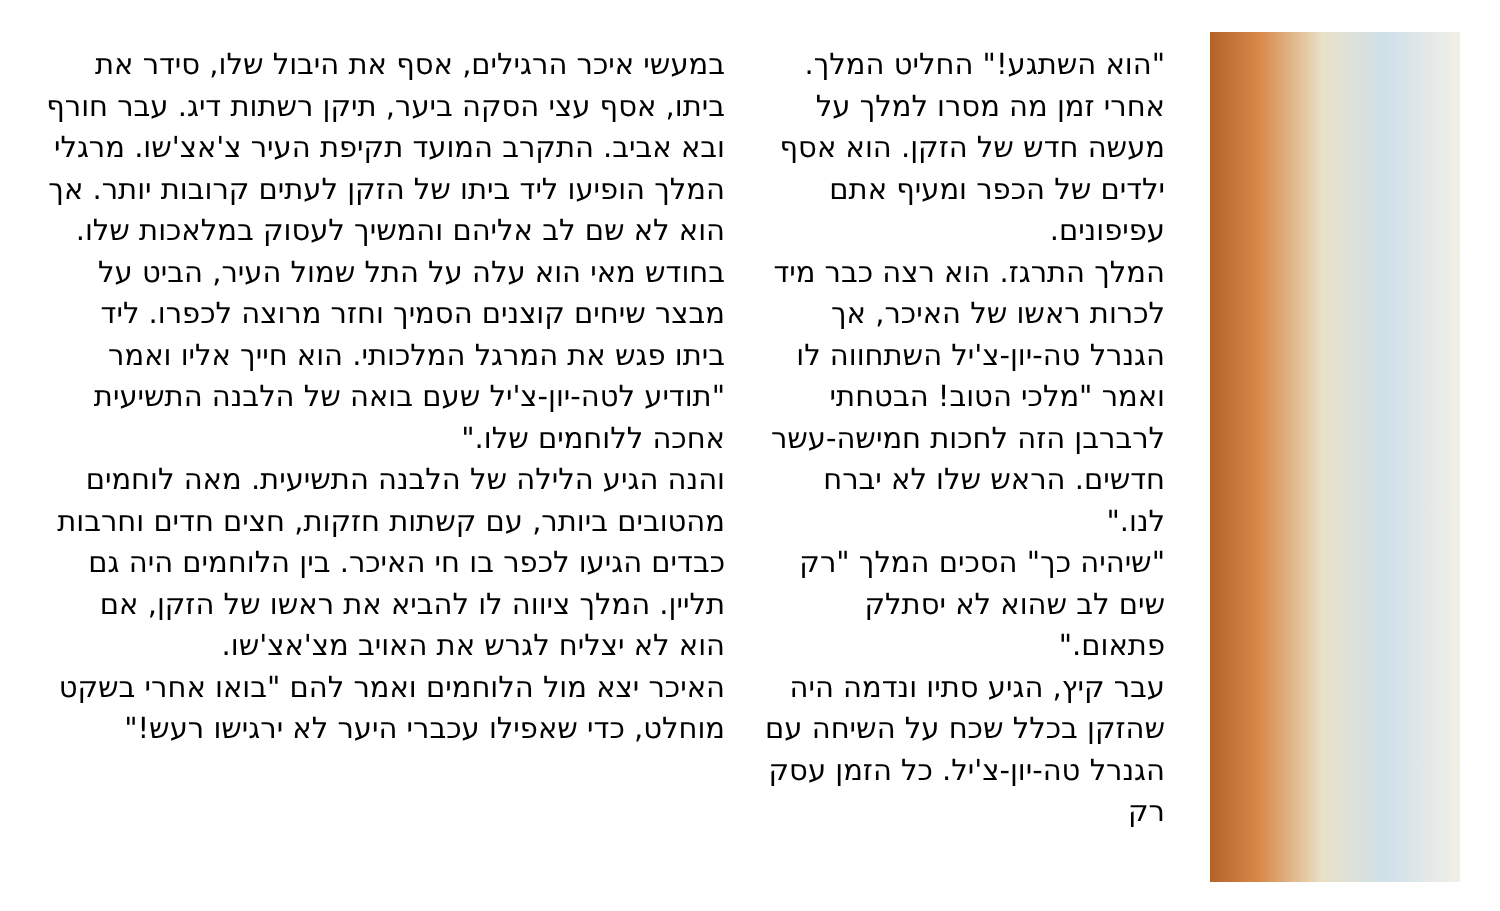"הוא השתגע!" החליט המלך.
אחרי זמן מה מסרו למלך על מעשה חדש של הזקן. הוא אסף ילדים של הכפר ומעיף אתם עפיפונים.
המלך התרגז. הוא רצה כבר מיד לכרות ראשו של האיכר, אך הגנרל טה-יון-צ'יל השתחווה לו ואמר "מלכי הטוב! הבטחתי לרברבן הזה לחכות חמישה-עשר חדשים. הראש שלו לא יברח לנו."
"שיהיה כך" הסכים המלך "רק שים לב שהוא לא יסתלק פתאום."
עבר קיץ, הגיע סתיו ונדמה היה שהזקן בכלל שכח על השיחה עם הגנרל טה-יון-צ'יל. כל הזמן עסק רק
במעשי איכר הרגילים, אסף את היבול שלו, סידר את ביתו, אסף עצי הסקה ביער, תיקן רשתות דיג. עבר חורף ובא אביב. התקרב המועד תקיפת העיר צ'אצ'שו. מרגלי המלך הופיעו ליד ביתו של הזקן לעתים קרובות יותר. אך הוא לא שם לב אליהם והמשיך לעסוק במלאכות שלו.
בחודש מאי הוא עלה על התל שמול העיר, הביט על מבצר שיחים קוצנים הסמיך וחזר מרוצה לכפרו. ליד ביתו פגש את המרגל המלכותי. הוא חייך אליו ואמר "תודיע לטה-יון-צ'יל שעם בואה של הלבנה התשיעית אחכה ללוחמים שלו."
והנה הגיע הלילה של הלבנה התשיעית. מאה לוחמים מהטובים ביותר, עם קשתות חזקות, חצים חדים וחרבות כבדים הגיעו לכפר בו חי האיכר. בין הלוחמים היה גם תליין. המלך ציווה לו להביא את ראשו של הזקן, אם הוא לא יצליח לגרש את האויב מצ'אצ'שו.
האיכר יצא מול הלוחמים ואמר להם "בואו אחרי בשקט מוחלט, כדי שאפילו עכברי היער לא ירגישו רעש!"